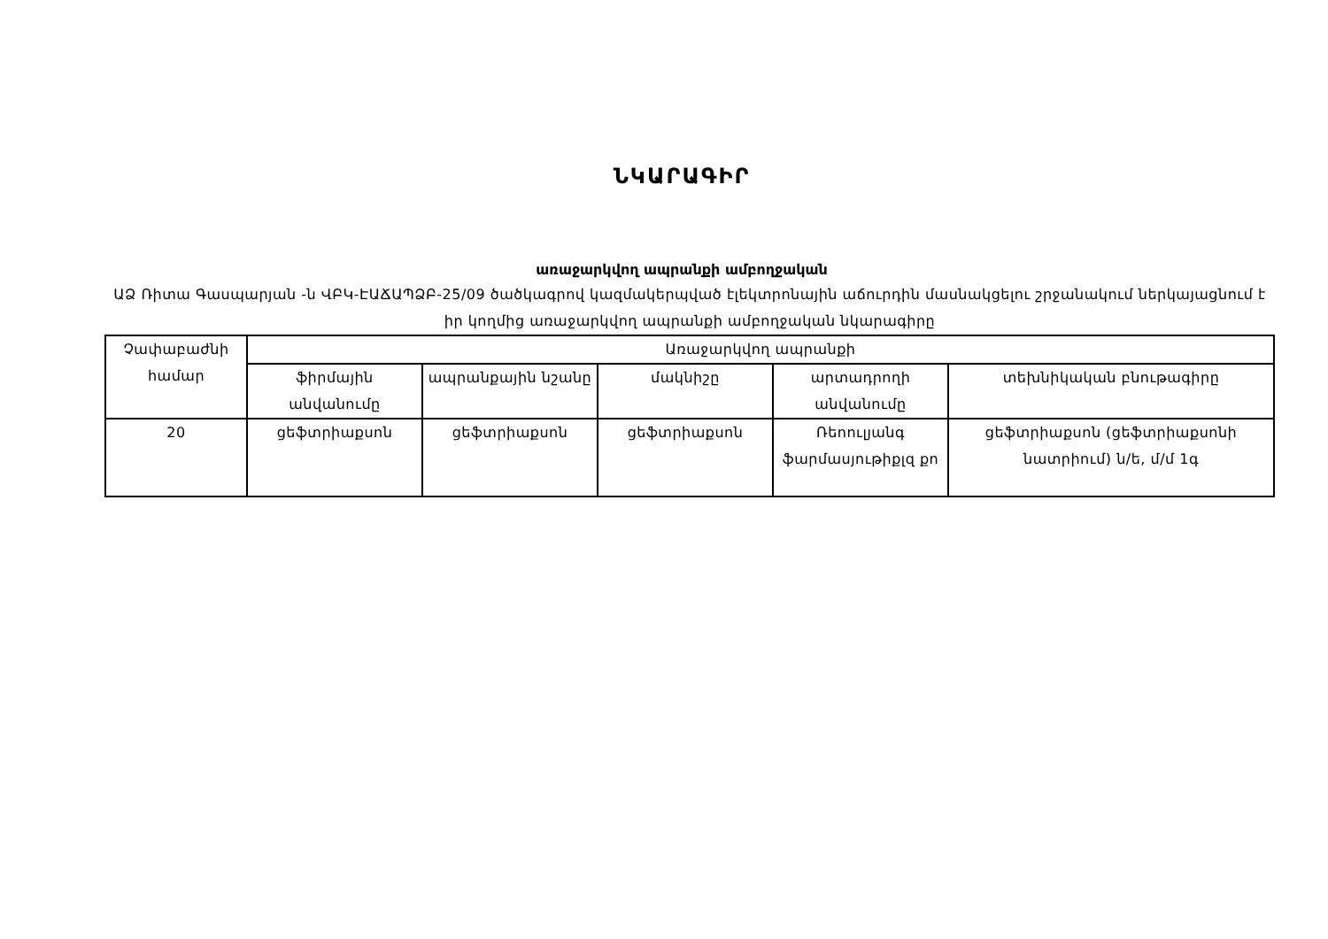ՆԿԱՐԱԳԻՐ
առաջարկվող ապրանքի ամբողջական
ԱՁ Ռիտա Գասպարյան -ն ՎԲԿ-ԷԱՃԱՊՁԲ-25/09 ծածկագրով կազմակերպված էլեկտրոնային աճուրդին մասնակցելու շրջանակում ներկայացնում է իր կողմից առաջարկվող ապրանքի ամբողջական նկարագիրը
| Չափաբաժնի համար | Առաջարկվող ապրանքի | | | | |
| --- | --- | --- | --- | --- | --- |
| | ֆիրմային անվանումը | ապրանքային նշանը | մակնիշը | արտադրողի անվանումը | տեխնիկական բնութագիրը |
| 20 | ցեֆտրիաքսոն | ցեֆտրիաքսոն | ցեֆտրիաքսոն | Ռեոուլյանգ ֆարմասյութիքլզ քո | ցեֆտրիաքսոն (ցեֆտրիաքսոնի նատրիում) ն/ե, մ/մ 1գ |